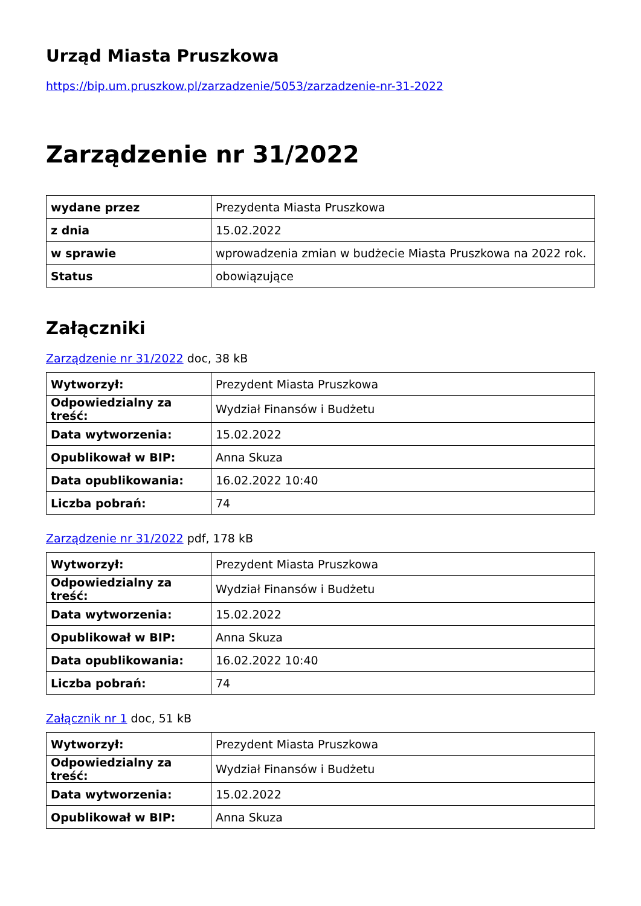Urząd Miasta Pruszkowa
https://bip.um.pruszkow.pl/zarzadzenie/5053/zarzadzenie-nr-31-2022
Zarządzenie nr 31/2022
| wydane przez | Prezydenta Miasta Pruszkowa |
| z dnia | 15.02.2022 |
| w sprawie | wprowadzenia zmian w budżecie Miasta Pruszkowa na 2022 rok. |
| Status | obowiązujące |
Załączniki
Zarządzenie nr 31/2022 doc, 38 kB
| Wytworzył: | Prezydent Miasta Pruszkowa |
| Odpowiedzialny za treść: | Wydział Finansów i Budżetu |
| Data wytworzenia: | 15.02.2022 |
| Opublikował w BIP: | Anna Skuza |
| Data opublikowania: | 16.02.2022 10:40 |
| Liczba pobrań: | 74 |
Zarządzenie nr 31/2022 pdf, 178 kB
| Wytworzył: | Prezydent Miasta Pruszkowa |
| Odpowiedzialny za treść: | Wydział Finansów i Budżetu |
| Data wytworzenia: | 15.02.2022 |
| Opublikował w BIP: | Anna Skuza |
| Data opublikowania: | 16.02.2022 10:40 |
| Liczba pobrań: | 74 |
Załącznik nr 1 doc, 51 kB
| Wytworzył: | Prezydent Miasta Pruszkowa |
| Odpowiedzialny za treść: | Wydział Finansów i Budżetu |
| Data wytworzenia: | 15.02.2022 |
| Opublikował w BIP: | Anna Skuza |